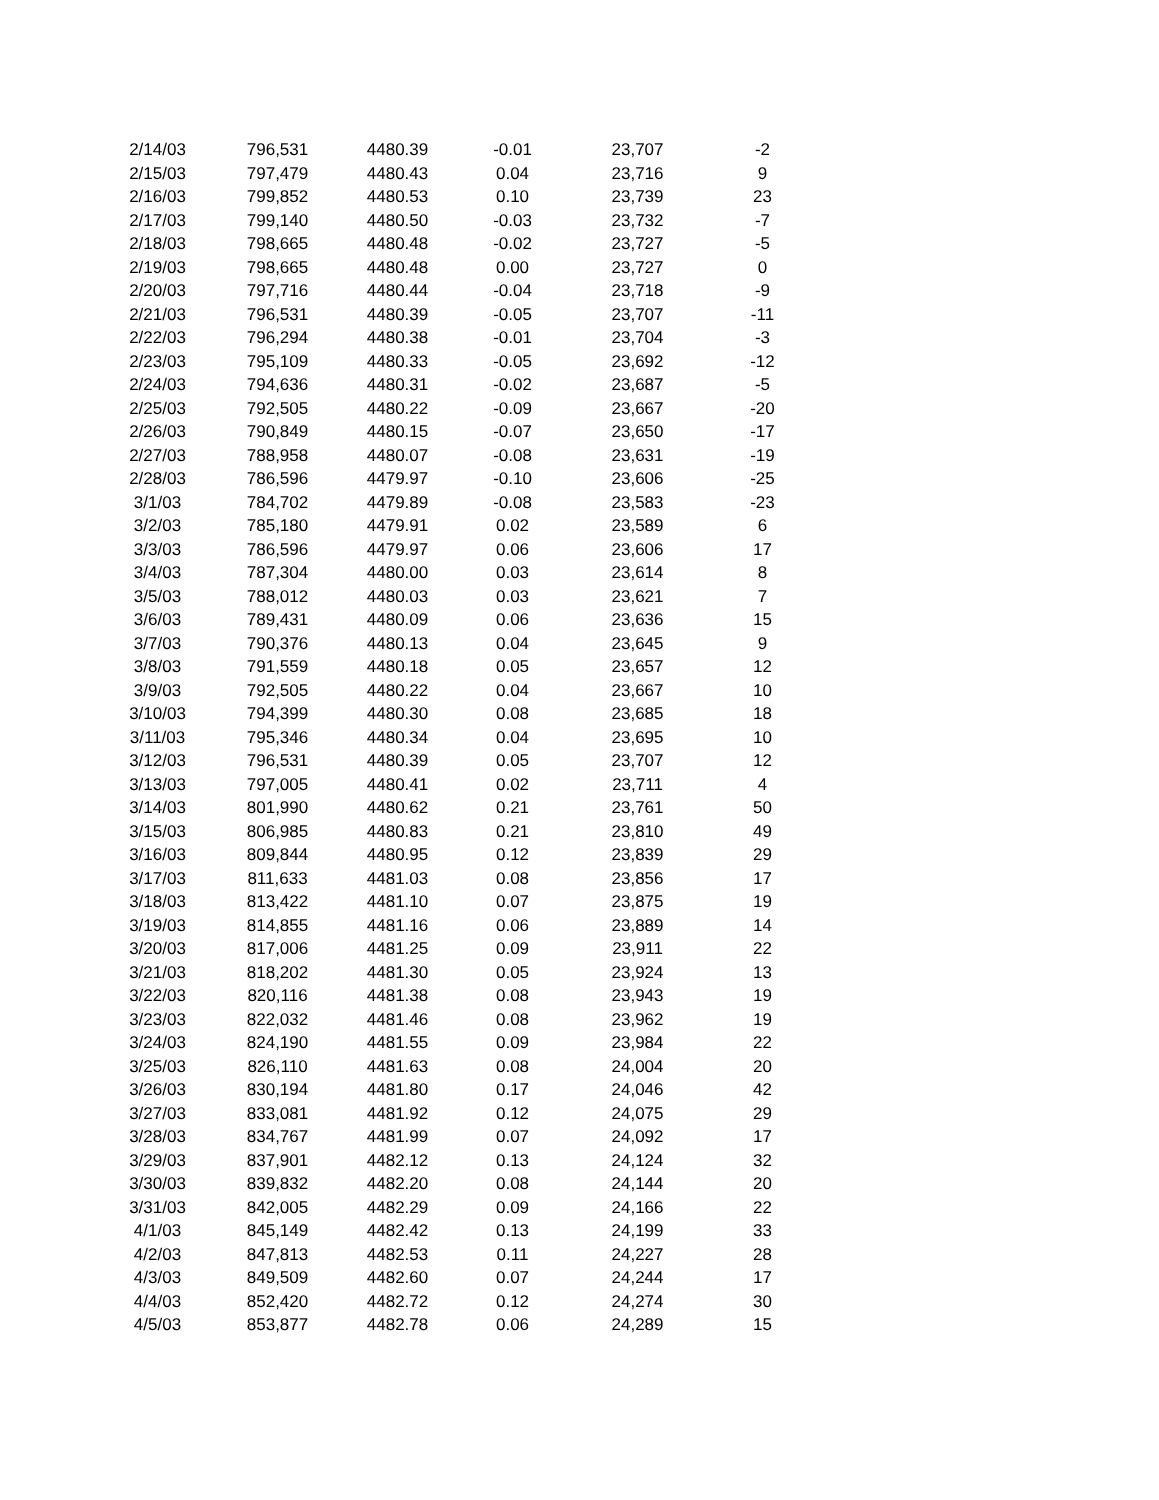| 2/14/03 | 796,531 | 4480.39 | -0.01 | 23,707 | -2 |
| 2/15/03 | 797,479 | 4480.43 | 0.04 | 23,716 | 9 |
| 2/16/03 | 799,852 | 4480.53 | 0.10 | 23,739 | 23 |
| 2/17/03 | 799,140 | 4480.50 | -0.03 | 23,732 | -7 |
| 2/18/03 | 798,665 | 4480.48 | -0.02 | 23,727 | -5 |
| 2/19/03 | 798,665 | 4480.48 | 0.00 | 23,727 | 0 |
| 2/20/03 | 797,716 | 4480.44 | -0.04 | 23,718 | -9 |
| 2/21/03 | 796,531 | 4480.39 | -0.05 | 23,707 | -11 |
| 2/22/03 | 796,294 | 4480.38 | -0.01 | 23,704 | -3 |
| 2/23/03 | 795,109 | 4480.33 | -0.05 | 23,692 | -12 |
| 2/24/03 | 794,636 | 4480.31 | -0.02 | 23,687 | -5 |
| 2/25/03 | 792,505 | 4480.22 | -0.09 | 23,667 | -20 |
| 2/26/03 | 790,849 | 4480.15 | -0.07 | 23,650 | -17 |
| 2/27/03 | 788,958 | 4480.07 | -0.08 | 23,631 | -19 |
| 2/28/03 | 786,596 | 4479.97 | -0.10 | 23,606 | -25 |
| 3/1/03 | 784,702 | 4479.89 | -0.08 | 23,583 | -23 |
| 3/2/03 | 785,180 | 4479.91 | 0.02 | 23,589 | 6 |
| 3/3/03 | 786,596 | 4479.97 | 0.06 | 23,606 | 17 |
| 3/4/03 | 787,304 | 4480.00 | 0.03 | 23,614 | 8 |
| 3/5/03 | 788,012 | 4480.03 | 0.03 | 23,621 | 7 |
| 3/6/03 | 789,431 | 4480.09 | 0.06 | 23,636 | 15 |
| 3/7/03 | 790,376 | 4480.13 | 0.04 | 23,645 | 9 |
| 3/8/03 | 791,559 | 4480.18 | 0.05 | 23,657 | 12 |
| 3/9/03 | 792,505 | 4480.22 | 0.04 | 23,667 | 10 |
| 3/10/03 | 794,399 | 4480.30 | 0.08 | 23,685 | 18 |
| 3/11/03 | 795,346 | 4480.34 | 0.04 | 23,695 | 10 |
| 3/12/03 | 796,531 | 4480.39 | 0.05 | 23,707 | 12 |
| 3/13/03 | 797,005 | 4480.41 | 0.02 | 23,711 | 4 |
| 3/14/03 | 801,990 | 4480.62 | 0.21 | 23,761 | 50 |
| 3/15/03 | 806,985 | 4480.83 | 0.21 | 23,810 | 49 |
| 3/16/03 | 809,844 | 4480.95 | 0.12 | 23,839 | 29 |
| 3/17/03 | 811,633 | 4481.03 | 0.08 | 23,856 | 17 |
| 3/18/03 | 813,422 | 4481.10 | 0.07 | 23,875 | 19 |
| 3/19/03 | 814,855 | 4481.16 | 0.06 | 23,889 | 14 |
| 3/20/03 | 817,006 | 4481.25 | 0.09 | 23,911 | 22 |
| 3/21/03 | 818,202 | 4481.30 | 0.05 | 23,924 | 13 |
| 3/22/03 | 820,116 | 4481.38 | 0.08 | 23,943 | 19 |
| 3/23/03 | 822,032 | 4481.46 | 0.08 | 23,962 | 19 |
| 3/24/03 | 824,190 | 4481.55 | 0.09 | 23,984 | 22 |
| 3/25/03 | 826,110 | 4481.63 | 0.08 | 24,004 | 20 |
| 3/26/03 | 830,194 | 4481.80 | 0.17 | 24,046 | 42 |
| 3/27/03 | 833,081 | 4481.92 | 0.12 | 24,075 | 29 |
| 3/28/03 | 834,767 | 4481.99 | 0.07 | 24,092 | 17 |
| 3/29/03 | 837,901 | 4482.12 | 0.13 | 24,124 | 32 |
| 3/30/03 | 839,832 | 4482.20 | 0.08 | 24,144 | 20 |
| 3/31/03 | 842,005 | 4482.29 | 0.09 | 24,166 | 22 |
| 4/1/03 | 845,149 | 4482.42 | 0.13 | 24,199 | 33 |
| 4/2/03 | 847,813 | 4482.53 | 0.11 | 24,227 | 28 |
| 4/3/03 | 849,509 | 4482.60 | 0.07 | 24,244 | 17 |
| 4/4/03 | 852,420 | 4482.72 | 0.12 | 24,274 | 30 |
| 4/5/03 | 853,877 | 4482.78 | 0.06 | 24,289 | 15 |